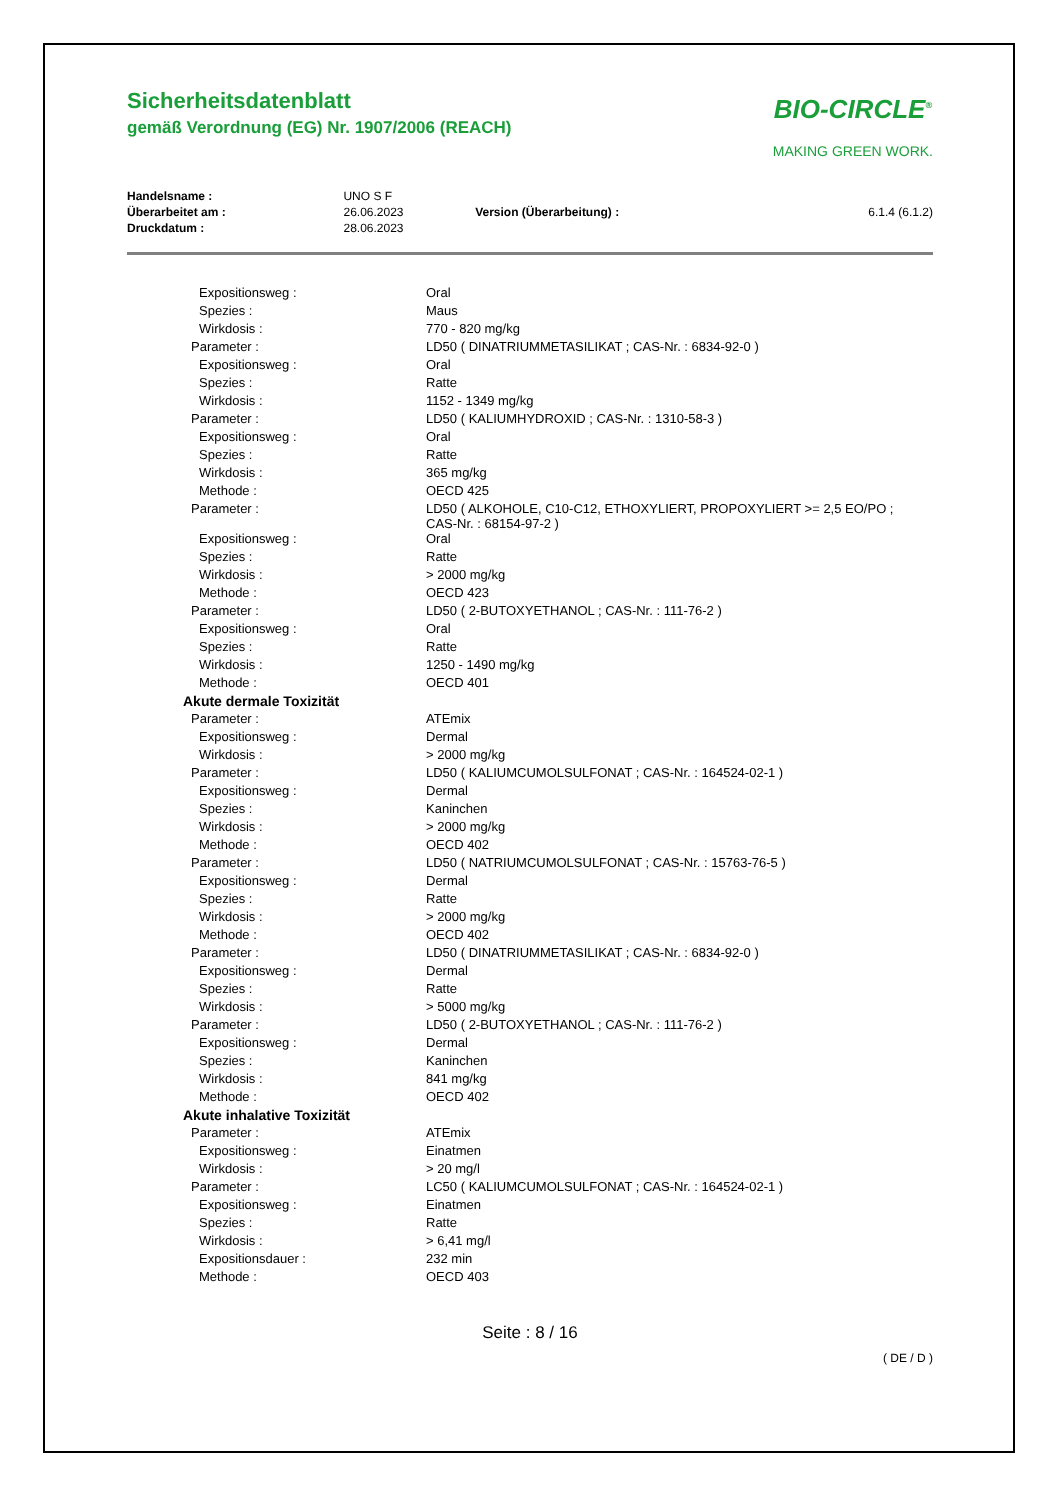BIO-CIRCLE<sup>®</sup>
MAKING GREEN WORK.
Sicherheitsdatenblatt
gemäß Verordnung (EG) Nr. 1907/2006 (REACH)
| Handelsname : | UNO S F | | |
| Überarbeitet am : | 26.06.2023 | Version (Überarbeitung) : | 6.1.4 (6.1.2) |
| Druckdatum : | 28.06.2023 | | |
| Expositionsweg : | Oral |
| Spezies : | Maus |
| Wirkdosis : | 770 - 820 mg/kg |
| Parameter : | LD50 ( DINATRIUMMETASILIKAT ; CAS-Nr. : 6834-92-0 ) |
| Expositionsweg : | Oral |
| Spezies : | Ratte |
| Wirkdosis : | 1152 - 1349 mg/kg |
| Parameter : | LD50 ( KALIUMHYDROXID ; CAS-Nr. : 1310-58-3 ) |
| Expositionsweg : | Oral |
| Spezies : | Ratte |
| Wirkdosis : | 365 mg/kg |
| Methode : | OECD 425 |
| Parameter : | LD50 ( ALKOHOLE, C10-C12, ETHOXYLIERT, PROPOXYLIERT >= 2,5 EO/PO ; CAS-Nr. : 68154-97-2 ) |
| Expositionsweg : | Oral |
| Spezies : | Ratte |
| Wirkdosis : | > 2000 mg/kg |
| Methode : | OECD 423 |
| Parameter : | LD50 ( 2-BUTOXYETHANOL ; CAS-Nr. : 111-76-2 ) |
| Expositionsweg : | Oral |
| Spezies : | Ratte |
| Wirkdosis : | 1250 - 1490 mg/kg |
| Methode : | OECD 401 |
| Akute dermale Toxizität | |
| Parameter : | ATEmix |
| Expositionsweg : | Dermal |
| Wirkdosis : | > 2000 mg/kg |
| Parameter : | LD50 ( KALIUMCUMOLSULFONAT ; CAS-Nr. : 164524-02-1 ) |
| Expositionsweg : | Dermal |
| Spezies : | Kaninchen |
| Wirkdosis : | > 2000 mg/kg |
| Methode : | OECD 402 |
| Parameter : | LD50 ( NATRIUMCUMOLSULFONAT ; CAS-Nr. : 15763-76-5 ) |
| Expositionsweg : | Dermal |
| Spezies : | Ratte |
| Wirkdosis : | > 2000 mg/kg |
| Methode : | OECD 402 |
| Parameter : | LD50 ( DINATRIUMMETASILIKAT ; CAS-Nr. : 6834-92-0 ) |
| Expositionsweg : | Dermal |
| Spezies : | Ratte |
| Wirkdosis : | > 5000 mg/kg |
| Parameter : | LD50 ( 2-BUTOXYETHANOL ; CAS-Nr. : 111-76-2 ) |
| Expositionsweg : | Dermal |
| Spezies : | Kaninchen |
| Wirkdosis : | 841 mg/kg |
| Methode : | OECD 402 |
| Akute inhalative Toxizität | |
| Parameter : | ATEmix |
| Expositionsweg : | Einatmen |
| Wirkdosis : | > 20 mg/l |
| Parameter : | LC50 ( KALIUMCUMOLSULFONAT ; CAS-Nr. : 164524-02-1 ) |
| Expositionsweg : | Einatmen |
| Spezies : | Ratte |
| Wirkdosis : | > 6,41 mg/l |
| Expositionsdauer : | 232 min |
| Methode : | OECD 403 |
Seite : 8 / 16
( DE / D )